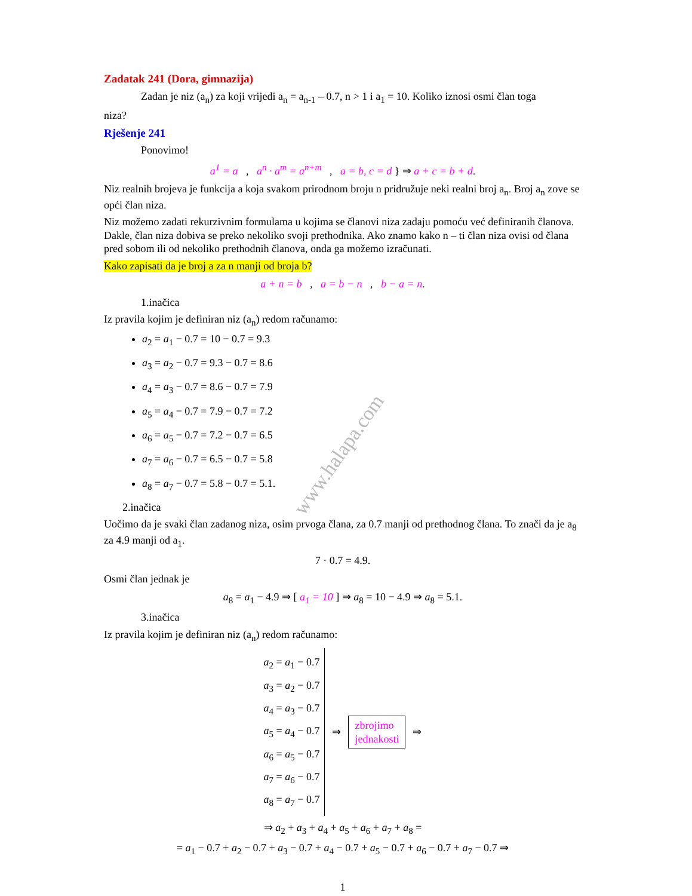www.halapa.com
Zadatak 241 (Dora, gimnazija)
Zadan je niz (a<sub>n</sub>) za koji vrijedi a<sub>n</sub> = a<sub>n-1</sub> – 0.7, n > 1 i a<sub>1</sub> = 10. Koliko iznosi osmi član toga
niza?
Rješenje 241
Ponovimo!
a<sup>1</sup> = a , a<sup>n</sup> · a<sup>m</sup> = a<sup>n+m</sup> , a = b, c = d } ⇒ a + c = b + d.
Niz realnih brojeva je funkcija a koja svakom prirodnom broju n pridružuje neki realni broj a<sub>n</sub>. Broj a<sub>n</sub> zove se opći član niza.
Niz možemo zadati rekurzivnim formulama u kojima se članovi niza zadaju pomoću već definiranih članova. Dakle, član niza dobiva se preko nekoliko svoji prethodnika. Ako znamo kako n – ti član niza ovisi od člana pred sobom ili od nekoliko prethodnih članova, onda ga možemo izračunati.
Kako zapisati da je broj a za n manji od broja b?
a + n = b , a = b − n , b − a = n.
1.inačica
Iz pravila kojim je definiran niz (a<sub>n</sub>) redom računamo:
a<sub>2</sub> = a<sub>1</sub> − 0.7 = 10 − 0.7 = 9.3
a<sub>3</sub> = a<sub>2</sub> − 0.7 = 9.3 − 0.7 = 8.6
a<sub>4</sub> = a<sub>3</sub> − 0.7 = 8.6 − 0.7 = 7.9
a<sub>5</sub> = a<sub>4</sub> − 0.7 = 7.9 − 0.7 = 7.2
a<sub>6</sub> = a<sub>5</sub> − 0.7 = 7.2 − 0.7 = 6.5
a<sub>7</sub> = a<sub>6</sub> − 0.7 = 6.5 − 0.7 = 5.8
a<sub>8</sub> = a<sub>7</sub> − 0.7 = 5.8 − 0.7 = 5.1.
2.inačica
Uočimo da je svaki član zadanog niza, osim prvoga člana, za 0.7 manji od prethodnog člana. To znači da je a<sub>8</sub> za 4.9 manji od a<sub>1</sub>.
7 · 0.7 = 4.9.
Osmi član jednak je
a<sub>8</sub> = a<sub>1</sub> − 4.9 ⇒ [ a<sub>1</sub> = 10 ] ⇒ a<sub>8</sub> = 10 − 4.9 ⇒ a<sub>8</sub> = 5.1.
3.inačica
Iz pravila kojim je definiran niz (a<sub>n</sub>) redom računamo:
a<sub>2</sub> = a<sub>1</sub> − 0.7
a<sub>3</sub> = a<sub>2</sub> − 0.7
a<sub>4</sub> = a<sub>3</sub> − 0.7
a<sub>5</sub> = a<sub>4</sub> − 0.7
a<sub>6</sub> = a<sub>5</sub> − 0.7
a<sub>7</sub> = a<sub>6</sub> − 0.7
a<sub>8</sub> = a<sub>7</sub> − 0.7
⇒
zbrojimo
jednakosti
⇒
⇒ a<sub>2</sub> + a<sub>3</sub> + a<sub>4</sub> + a<sub>5</sub> + a<sub>6</sub> + a<sub>7</sub> + a<sub>8</sub> =
= a<sub>1</sub> − 0.7 + a<sub>2</sub> − 0.7 + a<sub>3</sub> − 0.7 + a<sub>4</sub> − 0.7 + a<sub>5</sub> − 0.7 + a<sub>6</sub> − 0.7 + a<sub>7</sub> − 0.7 ⇒
1